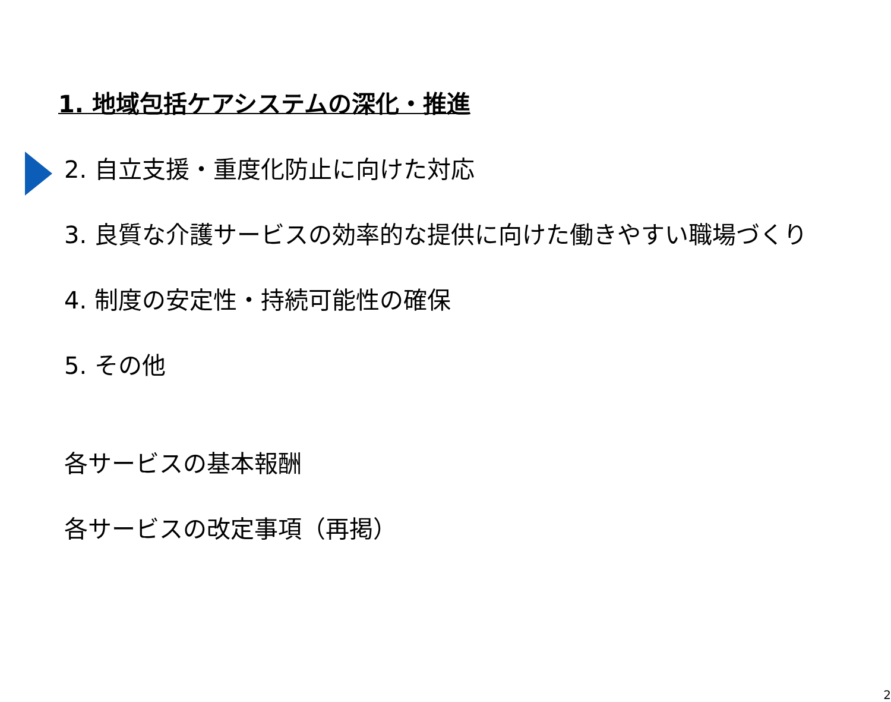1. 地域包括ケアシステムの深化・推進
2. 自立支援・重度化防止に向けた対応
3. 良質な介護サービスの効率的な提供に向けた働きやすい職場づくり
4. 制度の安定性・持続可能性の確保
5. その他
各サービスの基本報酬
各サービスの改定事項（再掲）
2